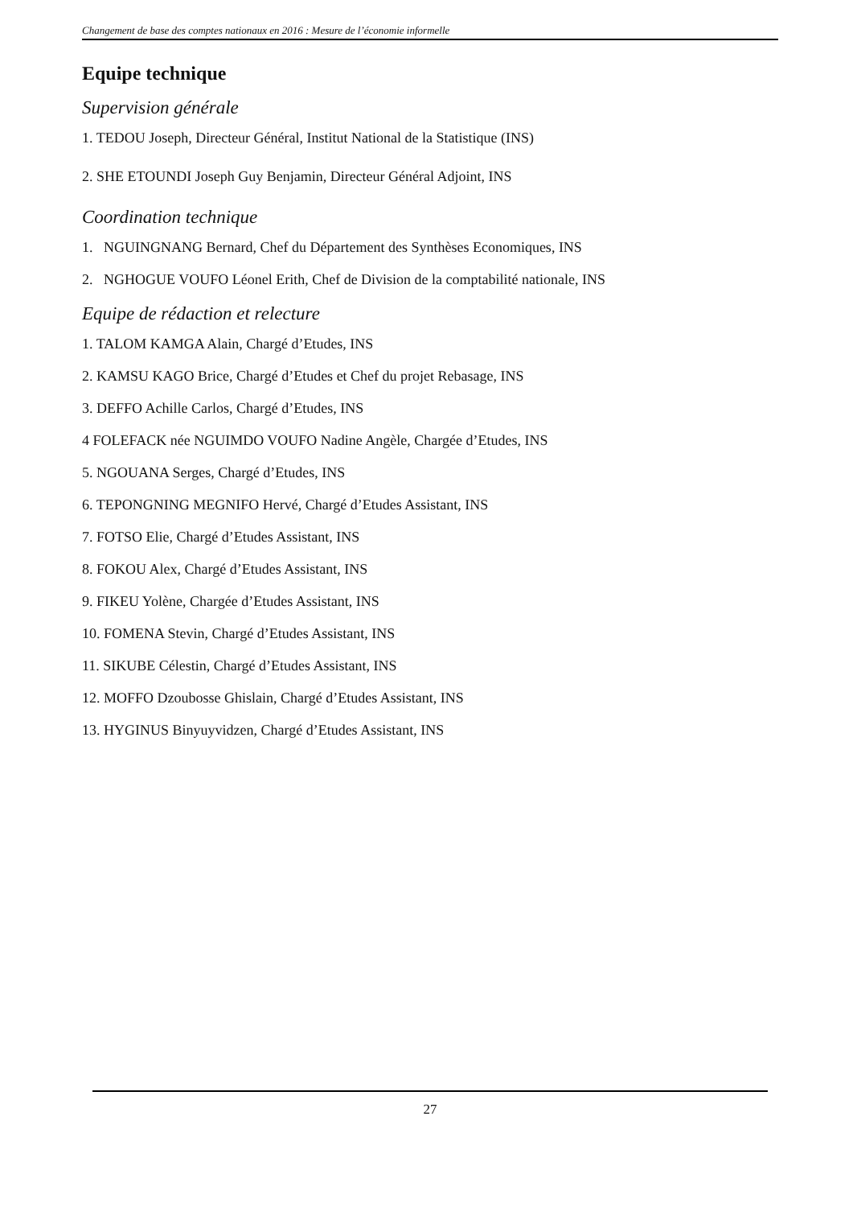Changement de base des comptes nationaux en 2016 : Mesure de l’économie informelle
Equipe technique
Supervision générale
1. TEDOU Joseph, Directeur Général, Institut National de la Statistique (INS)
2. SHE ETOUNDI Joseph Guy Benjamin, Directeur Général Adjoint, INS
Coordination technique
1. NGUINGNANG Bernard, Chef du Département des Synthèses Economiques, INS
2. NGHOGUE VOUFO Léonel Erith, Chef de Division de la comptabilité nationale, INS
Equipe de rédaction et relecture
1. TALOM KAMGA Alain, Chargé d’Etudes, INS
2. KAMSU KAGO Brice, Chargé d’Etudes et Chef du projet Rebasage, INS
3. DEFFO Achille Carlos, Chargé d’Etudes, INS
4 FOLEFACK née NGUIMDO VOUFO Nadine Angèle, Chargée d’Etudes, INS
5. NGOUANA Serges, Chargé d’Etudes, INS
6. TEPONGNING MEGNIFO Hervé, Chargé d’Etudes Assistant, INS
7. FOTSO Elie, Chargé d’Etudes Assistant, INS
8. FOKOU Alex, Chargé d’Etudes Assistant, INS
9. FIKEU Yolène, Chargée d’Etudes Assistant, INS
10. FOMENA Stevin, Chargé d’Etudes Assistant, INS
11. SIKUBE Célestin, Chargé d’Etudes Assistant, INS
12. MOFFO Dzoubosse Ghislain, Chargé d’Etudes Assistant, INS
13. HYGINUS Binyuyvidzen, Chargé d’Etudes Assistant, INS
27